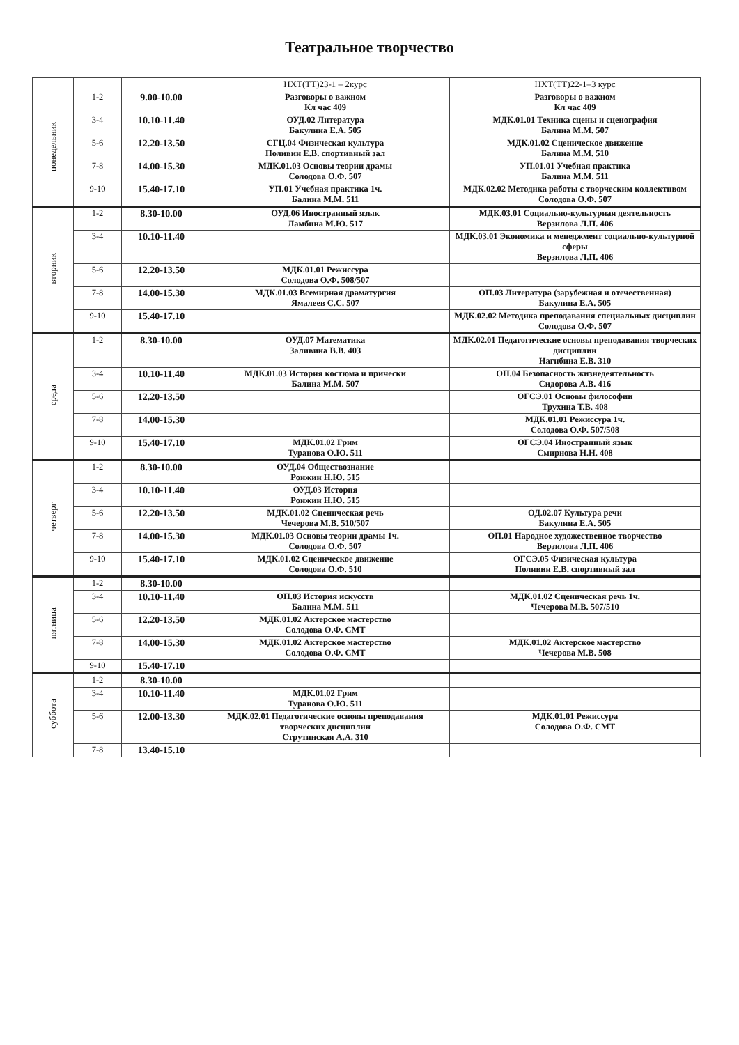Театральное творчество
| | | | НХТ(ТТ)23-1 – 2курс | НХТ(ТТ)22-1–3 курс |
| --- | --- | --- | --- | --- |
| понедельник | 1-2 | 9.00-10.00 | Разговоры о важном Кл час 409 | Разговоры о важном Кл час 409 |
| | 3-4 | 10.10-11.40 | ОУД.02 Литература Бакулина Е.А. 505 | МДК.01.01 Техника сцены и сценография Балина М.М. 507 |
| | 5-6 | 12.20-13.50 | СГЦ.04 Физическая культура Поливин Е.В. спортивный зал | МДК.01.02 Сценическое движение Балина М.М. 510 |
| | 7-8 | 14.00-15.30 | МДК.01.03 Основы теории драмы Солодова О.Ф. 507 | УП.01.01 Учебная практика Балина М.М. 511 |
| | 9-10 | 15.40-17.10 | УП.01 Учебная практика 1ч. Балина М.М. 511 | МДК.02.02 Методика работы с творческим коллективом Солодова О.Ф. 507 |
| вторник | 1-2 | 8.30-10.00 | ОУД.06 Иностранный язык Ламбина М.Ю. 517 | МДК.03.01 Социально-культурная деятельность Верзилова Л.П. 406 |
| | 3-4 | 10.10-11.40 | | МДК.03.01 Экономика и менеджмент социально-культурной сферы Верзилова Л.П. 406 |
| | 5-6 | 12.20-13.50 | МДК.01.01 Режиссура Солодова О.Ф. 508/507 | |
| | 7-8 | 14.00-15.30 | МДК.01.03 Всемирная драматургия Ямалеев С.С. 507 | ОП.03 Литература (зарубежная и отечественная) Бакулина Е.А. 505 |
| | 9-10 | 15.40-17.10 | | МДК.02.02 Методика преподавания специальных дисциплин Солодова О.Ф. 507 |
| среда | 1-2 | 8.30-10.00 | ОУД.07 Математика Заливина В.В. 403 | МДК.02.01 Педагогические основы преподавания творческих дисциплин Нагибина Е.В. 310 |
| | 3-4 | 10.10-11.40 | МДК.01.03 История костюма и прически Балина М.М. 507 | ОП.04 Безопасность жизнедеятельность Сидорова А.В. 416 |
| | 5-6 | 12.20-13.50 | | ОГСЭ.01 Основы философии Трухина Т.В. 408 |
| | 7-8 | 14.00-15.30 | | МДК.01.01 Режиссура 1ч. Солодова О.Ф. 507/508 |
| | 9-10 | 15.40-17.10 | МДК.01.02 Грим Туранова О.Ю. 511 | ОГСЭ.04 Иностранный язык Смирнова Н.Н. 408 |
| четверг | 1-2 | 8.30-10.00 | ОУД.04 Обществознание Ронжин Н.Ю. 515 | |
| | 3-4 | 10.10-11.40 | ОУД.03 История Ронжин Н.Ю. 515 | |
| | 5-6 | 12.20-13.50 | МДК.01.02 Сценическая речь Чечерова М.В. 510/507 | ОД.02.07 Культура речи Бакулина Е.А. 505 |
| | 7-8 | 14.00-15.30 | МДК.01.03 Основы теории драмы 1ч. Солодова О.Ф. 507 | ОП.01 Народное художественное творчество Верзилова Л.П. 406 |
| | 9-10 | 15.40-17.10 | МДК.01.02 Сценическое движение Солодова О.Ф. 510 | ОГСЭ.05 Физическая культура Поливин Е.В. спортивный зал |
| пятница | 1-2 | 8.30-10.00 | | |
| | 3-4 | 10.10-11.40 | ОП.03 История искусств Балина М.М. 511 | МДК.01.02 Сценическая речь 1ч. Чечерова М.В. 507/510 |
| | 5-6 | 12.20-13.50 | МДК.01.02 Актерское мастерство Солодова О.Ф. СМТ | |
| | 7-8 | 14.00-15.30 | МДК.01.02 Актерское мастерство Солодова О.Ф. СМТ | МДК.01.02 Актерское мастерство Чечерова М.В. 508 |
| | 9-10 | 15.40-17.10 | | |
| суббота | 1-2 | 8.30-10.00 | | |
| | 3-4 | 10.10-11.40 | МДК.01.02 Грим Туранова О.Ю. 511 | |
| | 5-6 | 12.00-13.30 | МДК.02.01 Педагогические основы преподавания творческих дисциплин Струтинская А.А. 310 | МДК.01.01 Режиссура Солодова О.Ф. СМТ |
| | 7-8 | 13.40-15.10 | | |